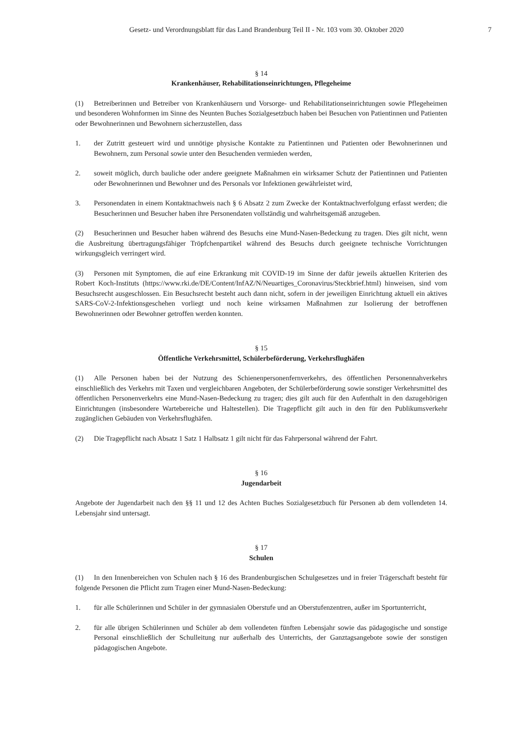Gesetz- und Verordnungsblatt für das Land Brandenburg Teil II - Nr. 103 vom 30. Oktober 2020 7
§ 14
Krankenhäuser, Rehabilitationseinrichtungen, Pflegeheime
(1) Betreiberinnen und Betreiber von Krankenhäusern und Vorsorge- und Rehabilitationseinrichtungen sowie Pflegeheimen und besonderen Wohnformen im Sinne des Neunten Buches Sozialgesetzbuch haben bei Besuchen von Patientinnen und Patienten oder Bewohnerinnen und Bewohnern sicherzustellen, dass
1. der Zutritt gesteuert wird und unnötige physische Kontakte zu Patientinnen und Patienten oder Bewohnerinnen und Bewohnern, zum Personal sowie unter den Besuchenden vermieden werden,
2. soweit möglich, durch bauliche oder andere geeignete Maßnahmen ein wirksamer Schutz der Patientinnen und Patienten oder Bewohnerinnen und Bewohner und des Personals vor Infektionen gewährleistet wird,
3. Personendaten in einem Kontaktnachweis nach § 6 Absatz 2 zum Zwecke der Kontaktnachverfolgung erfasst werden; die Besucherinnen und Besucher haben ihre Personendaten vollständig und wahrheitsgemäß anzugeben.
(2) Besucherinnen und Besucher haben während des Besuchs eine Mund-Nasen-Bedeckung zu tragen. Dies gilt nicht, wenn die Ausbreitung übertragungsfähiger Tröpfchenpartikel während des Besuchs durch geeignete technische Vorrichtungen wirkungsgleich verringert wird.
(3) Personen mit Symptomen, die auf eine Erkrankung mit COVID-19 im Sinne der dafür jeweils aktuellen Kriterien des Robert Koch-Instituts (https://www.rki.de/DE/Content/InfAZ/N/Neuartiges_Coronavirus/Steckbrief.html) hinweisen, sind vom Besuchsrecht ausgeschlossen. Ein Besuchsrecht besteht auch dann nicht, sofern in der jeweiligen Einrichtung aktuell ein aktives SARS-CoV-2-Infektionsgeschehen vorliegt und noch keine wirksamen Maßnahmen zur Isolierung der betroffenen Bewohnerinnen oder Bewohner getroffen werden konnten.
§ 15
Öffentliche Verkehrsmittel, Schülerbeförderung, Verkehrsflughäfen
(1) Alle Personen haben bei der Nutzung des Schienenpersonenfernverkehrs, des öffentlichen Personennahverkehrs einschließlich des Verkehrs mit Taxen und vergleichbaren Angeboten, der Schülerbeförderung sowie sonstiger Verkehrsmittel des öffentlichen Personenverkehrs eine Mund-Nasen-Bedeckung zu tragen; dies gilt auch für den Aufenthalt in den dazugehörigen Einrichtungen (insbesondere Wartebereiche und Haltestellen). Die Tragepflicht gilt auch in den für den Publikumsverkehr zugänglichen Gebäuden von Verkehrsflughäfen.
(2) Die Tragepflicht nach Absatz 1 Satz 1 Halbsatz 1 gilt nicht für das Fahrpersonal während der Fahrt.
§ 16
Jugendarbeit
Angebote der Jugendarbeit nach den §§ 11 und 12 des Achten Buches Sozialgesetzbuch für Personen ab dem vollendeten 14. Lebensjahr sind untersagt.
§ 17
Schulen
(1) In den Innenbereichen von Schulen nach § 16 des Brandenburgischen Schulgesetzes und in freier Trägerschaft besteht für folgende Personen die Pflicht zum Tragen einer Mund-Nasen-Bedeckung:
1. für alle Schülerinnen und Schüler in der gymnasialen Oberstufe und an Oberstufenzentren, außer im Sportunterricht,
2. für alle übrigen Schülerinnen und Schüler ab dem vollendeten fünften Lebensjahr sowie das pädagogische und sonstige Personal einschließlich der Schulleitung nur außerhalb des Unterrichts, der Ganztagsangebote sowie der sonstigen pädagogischen Angebote.